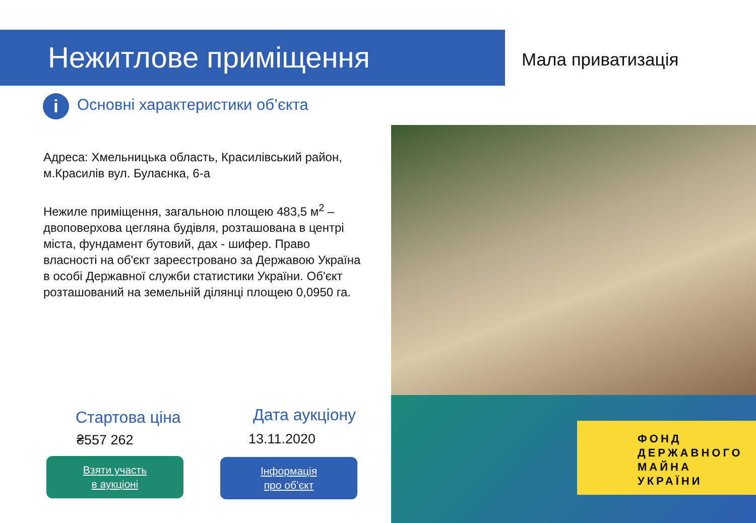Нежитлове приміщення Мала приватизація
i Основні характеристики об’єкта
Адреса: Хмельницька область, Красилівський район, м.Красилів вул. Булаєнка, 6-а
Нежиле приміщення, загальною площею 483,5 м<sup>2</sup> – двоповерхова цегляна будівля, розташована в центрі міста, фундамент бутовий, дах - шифер. Право власності на об'єкт зареєстровано за Державою Україна в особі Державної служби статистики України. Об'єкт розташований на земельній ділянці площею 0,0950 га.
ФОНД
ДЕРЖАВНОГО
МАЙНА
УКРАЇНИ
Стартова ціна
₴557 262
Дата аукціону
13.11.2020
Взяти участь
в аукціоні
Інформація
про об’єкт